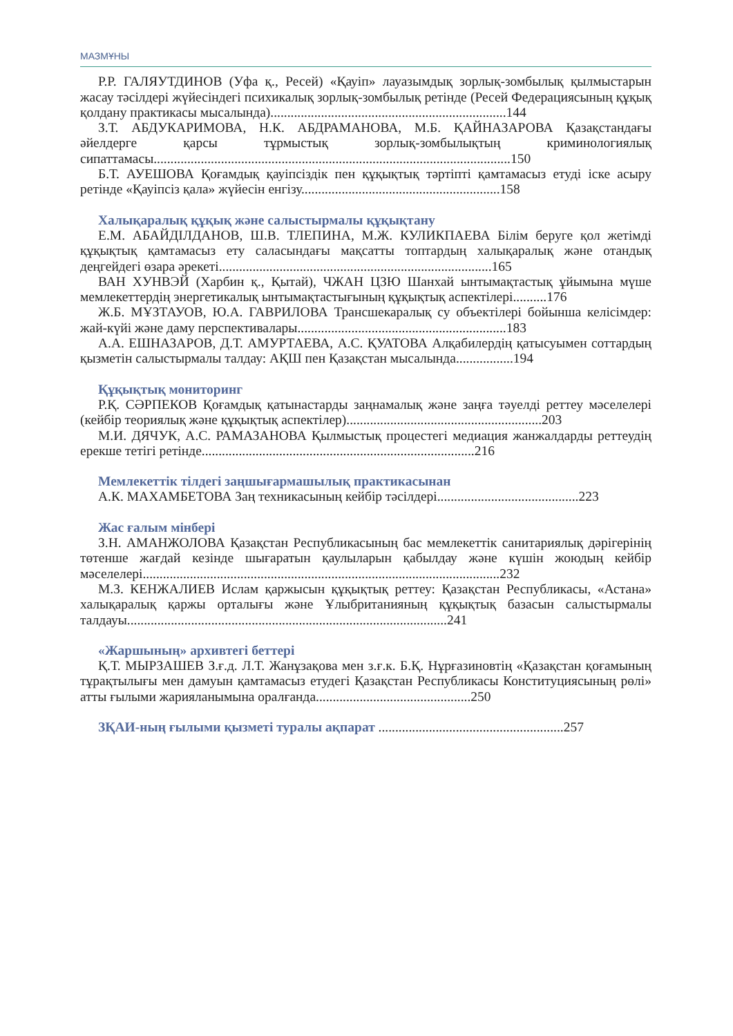МАЗМҰНЫ
Р.Р. ГАЛЯУТДИНОВ (Уфа қ., Ресей) «Қауіп» лауазымдық зорлық-зомбылық қылмыстарын жасау тәсілдері жүйесіндегі психикалық зорлық-зомбылық ретінде (Ресей Федерациясының құқық қолдану практикасы мысалында)......................................................................144
З.Т. АБДУКАРИМОВА, Н.К. АБДРАМАНОВА, М.Б. ҚАЙНАЗАРОВА Қазақстандағы әйелдерге қарсы тұрмыстық зорлық-зомбылықтың криминологиялық сипаттамасы..........................................................................................................150
Б.Т. АУЕШОВА Қоғамдық қауіпсіздік пен құқықтық тәртіпті қамтамасыз етуді іске асыру ретінде «Қауіпсіз қала» жүйесін енгізу...........................................................158
Халықаралық құқық және салыстырмалы құқықтану
Е.М. АБАЙДІЛДАНОВ, Ш.В. ТЛЕПИНА, М.Ж. КУЛИКПАЕВА Білім беруге қол жетімді құқықтық қамтамасыз ету саласындағы мақсатты топтардың халықаралық және отандық деңгейдегі өзара әрекеті.................................................................................165
ВАН ХУНВЭЙ (Харбин қ., Қытай), ЧЖАН ЦЗЮ Шанхай ынтымақтастық ұйымына мүше мемлекеттердің энергетикалық ынтымақтастығының құқықтық аспектілері..........176
Ж.Б. МҰЗТАУОВ, Ю.А. ГАВРИЛОВА Трансшекаралық су объектілері бойынша келісімдер: жай-күйі және даму перспективалары..............................................................183
А.А. ЕШНАЗАРОВ, Д.Т. АМУРТАЕВА, А.С. ҚУАТОВА Алқабилердің қатысуымен соттардың қызметін салыстырмалы талдау: АҚШ пен Қазақстан мысалында.................194
Құқықтық мониторинг
Р.Қ. СӘРПЕКОВ Қоғамдық қатынастарды заңнамалық және заңға тәуелді реттеу мәселелері (кейбір теориялық және құқықтық аспектілер)..........................................................203
М.И. ДЯЧУК, А.С. РАМАЗАНОВА Қылмыстық процестегі медиация жанжалдарды реттеудің ерекше тетігі ретінде.................................................................................216
Мемлекеттік тілдегі заңшығармашылық практикасынан
А.К. МАХАМБЕТОВА Заң техникасының кейбір тәсілдері..........................................223
Жас ғалым мінбері
З.Н. АМАНЖОЛОВА Қазақстан Республикасының бас мемлекеттік санитариялық дәрігерінің төтенше жағдай кезінде шығаратын қаулыларын қабылдау және күшін жоюдың кейбір мәселелері..........................................................................................................232
М.З. КЕНЖАЛИЕВ Ислам қаржысын құқықтық реттеу: Қазақстан Республикасы, «Астана» халықаралық қаржы орталығы және Ұлыбританияның құқықтық базасын салыстырмалы талдауы...............................................................................................241
«Жаршының» архивтегі беттері
Қ.Т. МЫРЗАШЕВ З.ғ.д. Л.Т. Жанұзақова мен з.ғ.к. Б.Қ. Нұрғазиновтің «Қазақстан қоғамының тұрақтылығы мен дамуын қамтамасыз етудегі Қазақстан Республикасы Конституциясының рөлі» атты ғылыми жарияланымына оралғанда..............................................250
ЗҚАИ-ның ғылыми қызметі туралы ақпарат .......................................................257